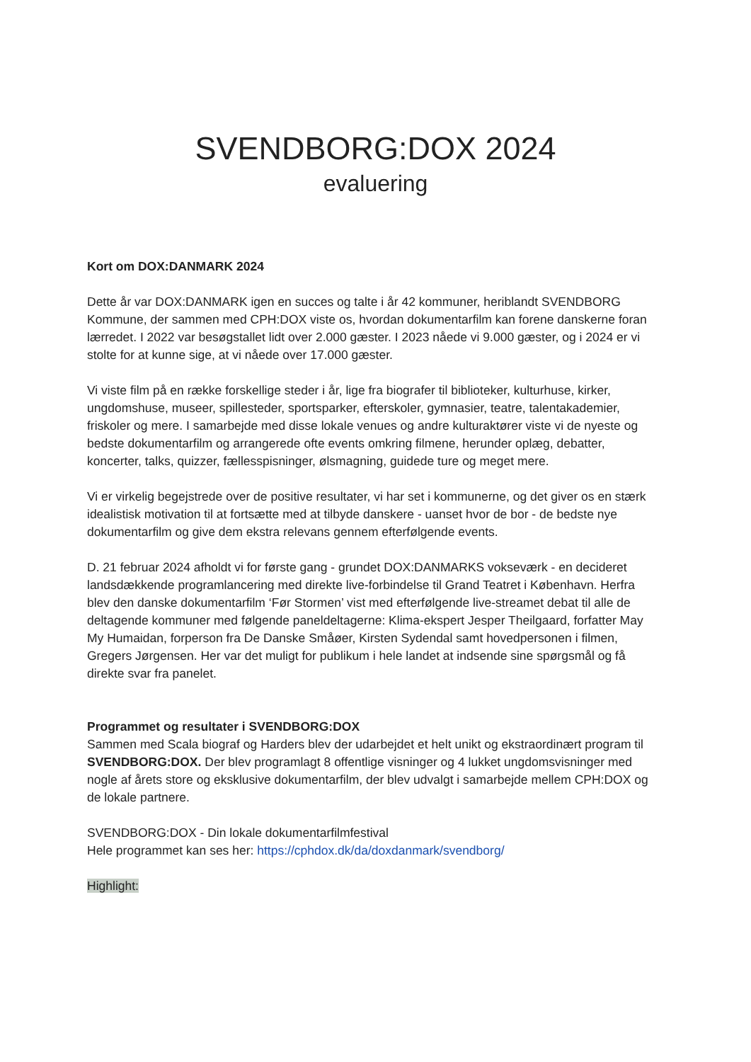SVENDBORG:DOX 2024
evaluering
Kort om DOX:DANMARK 2024
Dette år var DOX:DANMARK igen en succes og talte i år 42 kommuner, heriblandt SVENDBORG Kommune, der sammen med CPH:DOX viste os, hvordan dokumentarfilm kan forene danskerne foran lærredet. I 2022 var besøgstallet lidt over 2.000 gæster. I 2023 nåede vi 9.000 gæster, og i 2024 er vi stolte for at kunne sige, at vi nåede over 17.000 gæster.
Vi viste film på en række forskellige steder i år, lige fra biografer til biblioteker, kulturhuse, kirker, ungdomshuse, museer, spillesteder, sportsparker, efterskoler, gymnasier, teatre, talentakademier, friskoler og mere. I samarbejde med disse lokale venues og andre kulturaktører viste vi de nyeste og bedste dokumentarfilm og arrangerede ofte events omkring filmene, herunder oplæg, debatter, koncerter, talks, quizzer, fællesspisninger, ølsmagning, guidede ture og meget mere.
Vi er virkelig begejstrede over de positive resultater, vi har set i kommunerne, og det giver os en stærk idealistisk motivation til at fortsætte med at tilbyde danskere - uanset hvor de bor - de bedste nye dokumentarfilm og give dem ekstra relevans gennem efterfølgende events.
D. 21 februar 2024 afholdt vi for første gang - grundet DOX:DANMARKS vokseværk - en decideret landsdækkende programlancering med direkte live-forbindelse til Grand Teatret i København. Herfra blev den danske dokumentarfilm ‘Før Stormen’ vist med efterfølgende live-streamet debat til alle de deltagende kommuner med følgende paneldeltagerne: Klima-ekspert Jesper Theilgaard, forfatter May My Humaidan, forperson fra De Danske Småøer, Kirsten Sydendal samt hovedpersonen i filmen, Gregers Jørgensen. Her var det muligt for publikum i hele landet at indsende sine spørgsmål og få direkte svar fra panelet.
Programmet og resultater i SVENDBORG:DOX
Sammen med Scala biograf og Harders blev der udarbejdet et helt unikt og ekstraordinært program til SVENDBORG:DOX. Der blev programlagt 8 offentlige visninger og 4 lukket ungdomsvisninger med nogle af årets store og eksklusive dokumentarfilm, der blev udvalgt i samarbejde mellem CPH:DOX og de lokale partnere.
SVENDBORG:DOX - Din lokale dokumentarfilmfestival
Hele programmet kan ses her: https://cphdox.dk/da/doxdanmark/svendborg/
Highlight: